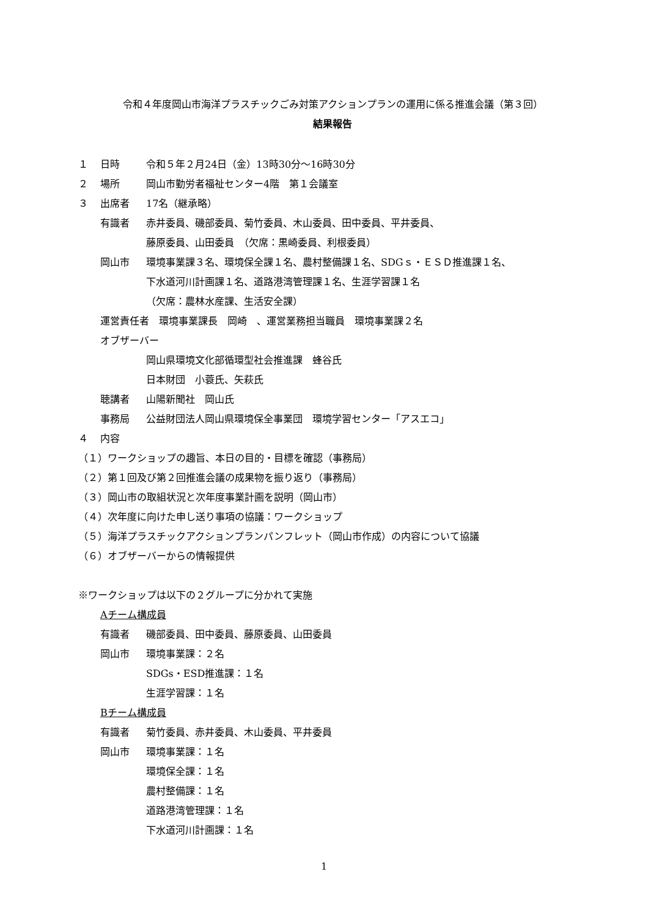令和４年度岡山市海洋プラスチックごみ対策アクションプランの運用に係る推進会議（第３回）
結果報告
１ 日時 令和５年２月24日（金）13時30分～16時30分
２ 場所 岡山市勤労者福祉センター4階　第１会議室
３ 出席者 17名（継承略）
有識者 赤井委員、磯部委員、菊竹委員、木山委員、田中委員、平井委員、
藤原委員、山田委員　（欠席：黒崎委員、利根委員）
岡山市 環境事業課３名、環境保全課１名、農村整備課１名、SDGｓ・ＥＳＤ推進課１名、
下水道河川計画課１名、道路港湾管理課１名、生涯学習課１名
（欠席：農林水産課、生活安全課）
運営責任者　環境事業課長　岡崎　、運営業務担当職員　環境事業課２名
オブザーバー
岡山県環境文化部循環型社会推進課　蜂谷氏
日本財団　小蓑氏、矢萩氏
聴講者 山陽新聞社　岡山氏
事務局 公益財団法人岡山県環境保全事業団　環境学習センター「アスエコ」
４ 内容
（１）ワークショップの趣旨、本日の目的・目標を確認（事務局）
（２）第１回及び第２回推進会議の成果物を振り返り（事務局）
（３）岡山市の取組状況と次年度事業計画を説明（岡山市）
（４）次年度に向けた申し送り事項の協議：ワークショップ
（５）海洋プラスチックアクションプランパンフレット（岡山市作成）の内容について協議
（６）オブザーバーからの情報提供
※ワークショップは以下の２グループに分かれて実施
Aチーム構成員
有識者 磯部委員、田中委員、藤原委員、山田委員
岡山市 環境事業課：２名
SDGs・ESD推進課：１名
生涯学習課：１名
Bチーム構成員
有識者 菊竹委員、赤井委員、木山委員、平井委員
岡山市 環境事業課：１名
環境保全課：１名
農村整備課：１名
道路港湾管理課：１名
下水道河川計画課：１名
1